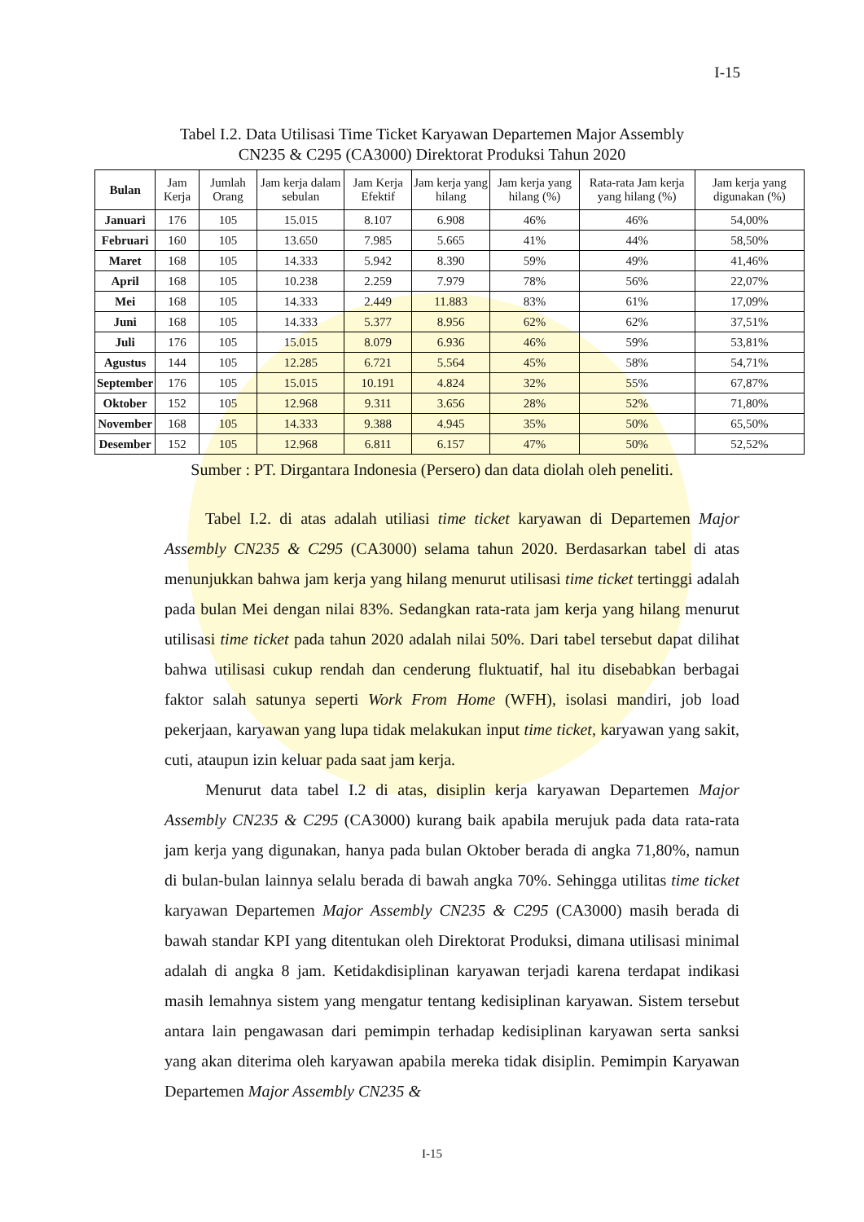I-15
Tabel I.2. Data Utilisasi Time Ticket Karyawan Departemen Major Assembly
CN235 & C295 (CA3000) Direktorat Produksi Tahun 2020
| Bulan | Jam Kerja | Jumlah Orang | Jam kerja dalam sebulan | Jam Kerja Efektif | Jam kerja yang hilang | Jam kerja yang hilang (%) | Rata-rata Jam kerja yang hilang (%) | Jam kerja yang digunakan (%) |
| --- | --- | --- | --- | --- | --- | --- | --- | --- |
| Januari | 176 | 105 | 15.015 | 8.107 | 6.908 | 46% | 46% | 54,00% |
| Februari | 160 | 105 | 13.650 | 7.985 | 5.665 | 41% | 44% | 58,50% |
| Maret | 168 | 105 | 14.333 | 5.942 | 8.390 | 59% | 49% | 41,46% |
| April | 168 | 105 | 10.238 | 2.259 | 7.979 | 78% | 56% | 22,07% |
| Mei | 168 | 105 | 14.333 | 2.449 | 11.883 | 83% | 61% | 17,09% |
| Juni | 168 | 105 | 14.333 | 5.377 | 8.956 | 62% | 62% | 37,51% |
| Juli | 176 | 105 | 15.015 | 8.079 | 6.936 | 46% | 59% | 53,81% |
| Agustus | 144 | 105 | 12.285 | 6.721 | 5.564 | 45% | 58% | 54,71% |
| September | 176 | 105 | 15.015 | 10.191 | 4.824 | 32% | 55% | 67,87% |
| Oktober | 152 | 105 | 12.968 | 9.311 | 3.656 | 28% | 52% | 71,80% |
| November | 168 | 105 | 14.333 | 9.388 | 4.945 | 35% | 50% | 65,50% |
| Desember | 152 | 105 | 12.968 | 6.811 | 6.157 | 47% | 50% | 52,52% |
Sumber : PT. Dirgantara Indonesia (Persero) dan data diolah oleh peneliti.
Tabel I.2. di atas adalah utiliasi time ticket karyawan di Departemen Major Assembly CN235 & C295 (CA3000) selama tahun 2020. Berdasarkan tabel di atas menunjukkan bahwa jam kerja yang hilang menurut utilisasi time ticket tertinggi adalah pada bulan Mei dengan nilai 83%. Sedangkan rata-rata jam kerja yang hilang menurut utilisasi time ticket pada tahun 2020 adalah nilai 50%. Dari tabel tersebut dapat dilihat bahwa utilisasi cukup rendah dan cenderung fluktuatif, hal itu disebabkan berbagai faktor salah satunya seperti Work From Home (WFH), isolasi mandiri, job load pekerjaan, karyawan yang lupa tidak melakukan input time ticket, karyawan yang sakit, cuti, ataupun izin keluar pada saat jam kerja.
Menurut data tabel I.2 di atas, disiplin kerja karyawan Departemen Major Assembly CN235 & C295 (CA3000) kurang baik apabila merujuk pada data rata-rata jam kerja yang digunakan, hanya pada bulan Oktober berada di angka 71,80%, namun di bulan-bulan lainnya selalu berada di bawah angka 70%. Sehingga utilitas time ticket karyawan Departemen Major Assembly CN235 & C295 (CA3000) masih berada di bawah standar KPI yang ditentukan oleh Direktorat Produksi, dimana utilisasi minimal adalah di angka 8 jam. Ketidakdisiplinan karyawan terjadi karena terdapat indikasi masih lemahnya sistem yang mengatur tentang kedisiplinan karyawan. Sistem tersebut antara lain pengawasan dari pemimpin terhadap kedisiplinan karyawan serta sanksi yang akan diterima oleh karyawan apabila mereka tidak disiplin. Pemimpin Karyawan Departemen Major Assembly CN235 &
I-15